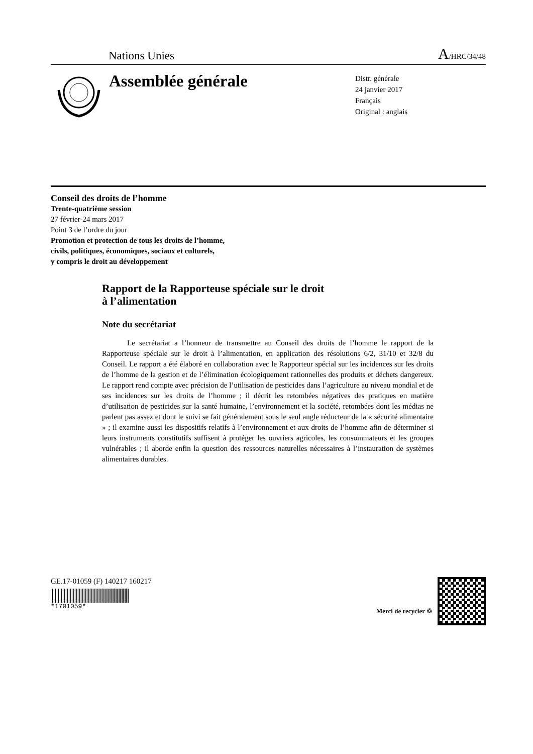Nations Unies A/HRC/34/48
Assemblée générale
Distr. générale
24 janvier 2017
Français
Original : anglais
Conseil des droits de l’homme
Trente-quatrième session
27 février-24 mars 2017
Point 3 de l’ordre du jour
Promotion et protection de tous les droits de l’homme,
civils, politiques, économiques, sociaux et culturels,
y compris le droit au développement
Rapport de la Rapporteuse spéciale sur le droit
à l’alimentation
Note du secrétariat
Le secrétariat a l’honneur de transmettre au Conseil des droits de l’homme le rapport de la Rapporteuse spéciale sur le droit à l’alimentation, en application des résolutions 6/2, 31/10 et 32/8 du Conseil. Le rapport a été élaboré en collaboration avec le Rapporteur spécial sur les incidences sur les droits de l’homme de la gestion et de l’élimination écologiquement rationnelles des produits et déchets dangereux. Le rapport rend compte avec précision de l’utilisation de pesticides dans l’agriculture au niveau mondial et de ses incidences sur les droits de l’homme ; il décrit les retombées négatives des pratiques en matière d’utilisation de pesticides sur la santé humaine, l’environnement et la société, retombées dont les médias ne parlent pas assez et dont le suivi se fait généralement sous le seul angle réducteur de la « sécurité alimentaire » ; il examine aussi les dispositifs relatifs à l’environnement et aux droits de l’homme afin de déterminer si leurs instruments constitutifs suffisent à protéger les ouvriers agricoles, les consommateurs et les groupes vulnérables ; il aborde enfin la question des ressources naturelles nécessaires à l’instauration de systèmes alimentaires durables.
GE.17-01059 (F) 140217 160217
*1701059*
Merci de recycler ♲